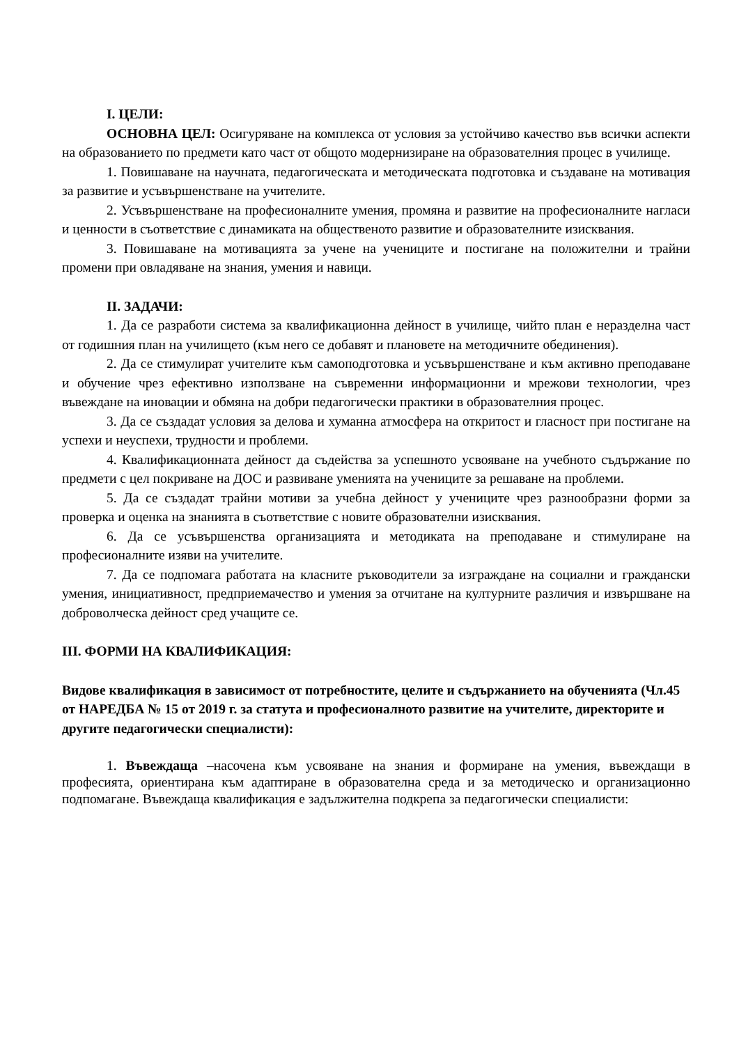I. ЦЕЛИ:
ОСНОВНА ЦЕЛ: Осигуряване на комплекса от условия за устойчиво качество във всички аспекти на образованието по предмети като част от общото модернизиране на образователния процес в училище.
1. Повишаване на научната, педагогическата и методическата подготовка и създаване на мотивация за развитие и усъвършенстване на учителите.
2. Усъвършенстване на професионалните умения, промяна и развитие на професионалните нагласи и ценности в съответствие с динамиката на общественото развитие и образователните изисквания.
3. Повишаване на мотивацията за учене на учениците и постигане на положителни и трайни промени при овладяване на знания, умения и навици.
II. ЗАДАЧИ:
1. Да се разработи система за квалификационна дейност в училище, чийто план е неразделна част от годишния план на училището (към него се добавят и плановете на методичните обединения).
2. Да се стимулират учителите към самоподготовка и усъвършенстване и към активно преподаване и обучение чрез ефективно използване на съвременни информационни и мрежови технологии, чрез въвеждане на иновации и обмяна на добри педагогически практики в образователния процес.
3. Да се създадат условия за делова и хуманна атмосфера на откритост и гласност при постигане на успехи и неуспехи, трудности и проблеми.
4. Квалификационната дейност да съдейства за успешното усвояване на учебното съдържание по предмети с цел покриване на ДОС и развиване уменията на учениците за решаване на проблеми.
5. Да се създадат трайни мотиви за учебна дейност у учениците чрез разнообразни форми за проверка и оценка на знанията в съответствие с новите образователни изисквания.
6. Да се усъвършенства организацията и методиката на преподаване и стимулиране на професионалните изяви на учителите.
7. Да се подпомага работата на класните ръководители за изграждане на социални и граждански умения, инициативност, предприемачество и умения за отчитане на културните различия и извършване на доброволческа дейност сред учащите се.
III. ФОРМИ НА КВАЛИФИКАЦИЯ:
Видове квалификация в зависимост от потребностите, целите и съдържанието на обученията (Чл.45 от НАРЕДБА № 15 от 2019 г. за статута и професионалното развитие на учителите, директорите и другите педагогически специалисти):
1. Въвеждаща –насочена към усвояване на знания и формиране на умения, въвеждащи в професията, ориентирана към адаптиране в образователна среда и за методическо и организационно подпомагане. Въвеждаща квалификация е задължителна подкрепа за педагогически специалисти: